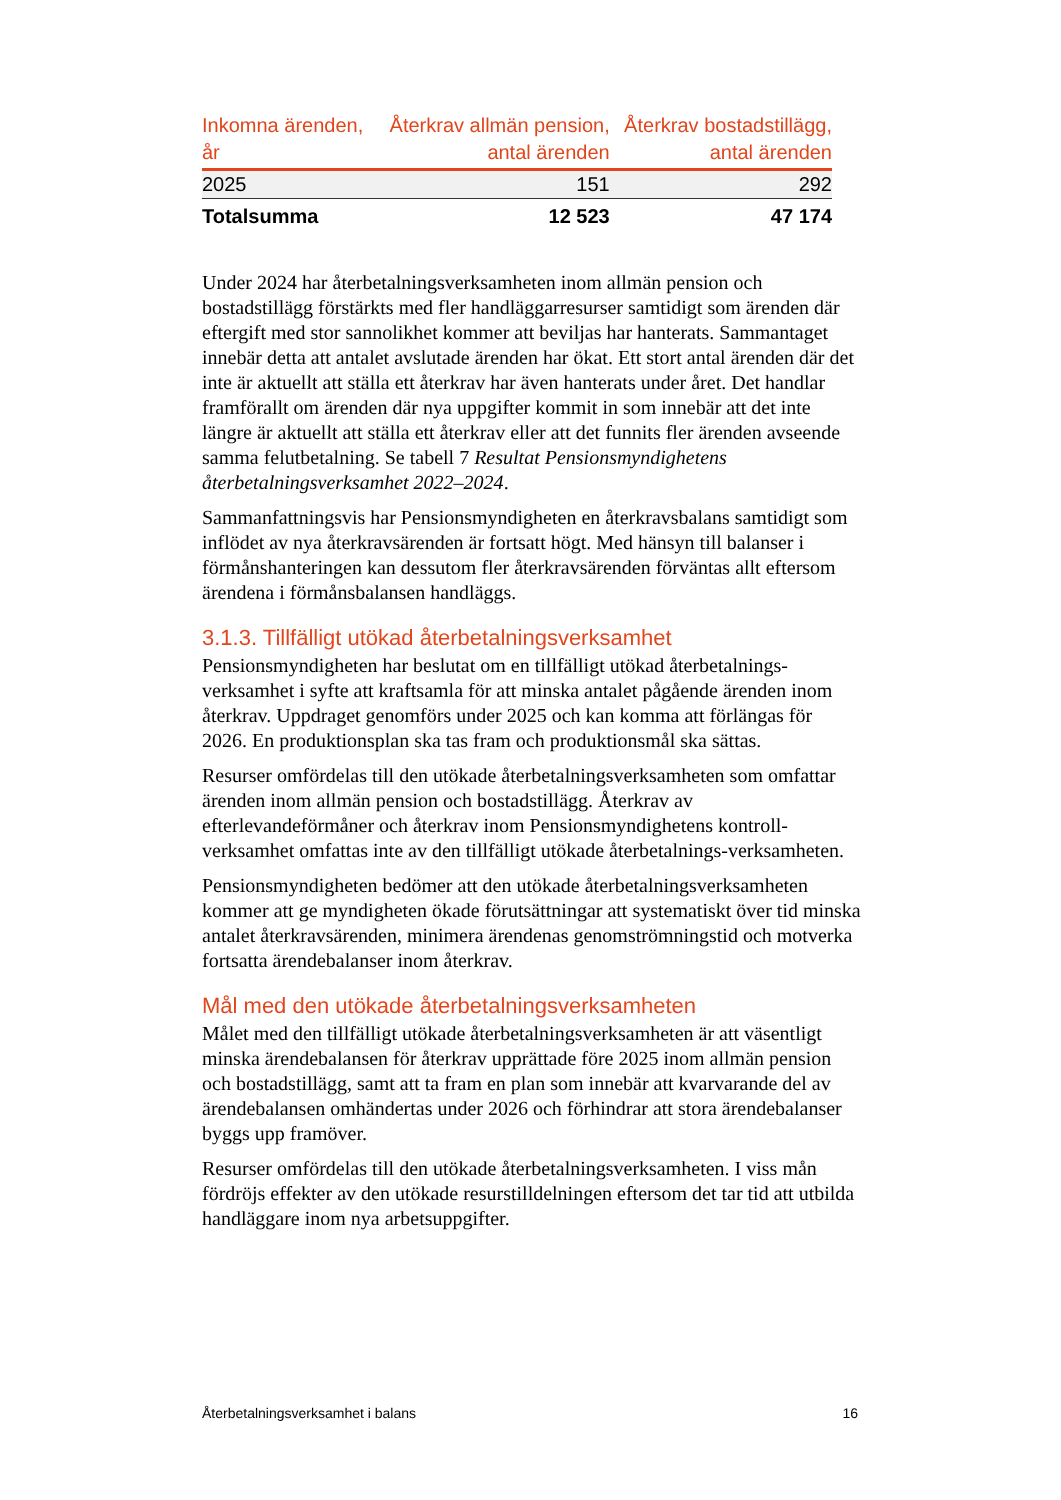| Inkomna ärenden, år | Återkrav allmän pension, antal ärenden | Återkrav bostadstillägg, antal ärenden |
| --- | --- | --- |
| 2025 | 151 | 292 |
| Totalsumma | 12 523 | 47 174 |
Under 2024 har återbetalningsverksamheten inom allmän pension och bostadstillägg förstärkts med fler handläggarresurser samtidigt som ärenden där eftergift med stor sannolikhet kommer att beviljas har hanterats. Sammantaget innebär detta att antalet avslutade ärenden har ökat. Ett stort antal ärenden där det inte är aktuellt att ställa ett återkrav har även hanterats under året. Det handlar framförallt om ärenden där nya uppgifter kommit in som innebär att det inte längre är aktuellt att ställa ett återkrav eller att det funnits fler ärenden avseende samma felutbetalning. Se tabell 7 Resultat Pensionsmyndighetens återbetalningsverksamhet 2022–2024.
Sammanfattningsvis har Pensionsmyndigheten en återkravsbalans samtidigt som inflödet av nya återkravsärenden är fortsatt högt. Med hänsyn till balanser i förmånshanteringen kan dessutom fler återkravsärenden förväntas allt eftersom ärendena i förmånsbalansen handläggs.
3.1.3. Tillfälligt utökad återbetalningsverksamhet
Pensionsmyndigheten har beslutat om en tillfälligt utökad återbetalnings-verksamhet i syfte att kraftsamla för att minska antalet pågående ärenden inom återkrav. Uppdraget genomförs under 2025 och kan komma att förlängas för 2026. En produktionsplan ska tas fram och produktionsmål ska sättas.
Resurser omfördelas till den utökade återbetalningsverksamheten som omfattar ärenden inom allmän pension och bostadstillägg. Återkrav av efterlevandeförmåner och återkrav inom Pensionsmyndighetens kontroll-verksamhet omfattas inte av den tillfälligt utökade återbetalnings-verksamheten.
Pensionsmyndigheten bedömer att den utökade återbetalningsverksamheten kommer att ge myndigheten ökade förutsättningar att systematiskt över tid minska antalet återkravsärenden, minimera ärendenas genomströmningstid och motverka fortsatta ärendebalanser inom återkrav.
Mål med den utökade återbetalningsverksamheten
Målet med den tillfälligt utökade återbetalningsverksamheten är att väsentligt minska ärendebalansen för återkrav upprättade före 2025 inom allmän pension och bostadstillägg, samt att ta fram en plan som innebär att kvarvarande del av ärendebalansen omhändertas under 2026 och förhindrar att stora ärendebalanser byggs upp framöver.
Resurser omfördelas till den utökade återbetalningsverksamheten. I viss mån fördröjs effekter av den utökade resurstilldelningen eftersom det tar tid att utbilda handläggare inom nya arbetsuppgifter.
Återbetalningsverksamhet i balans 16